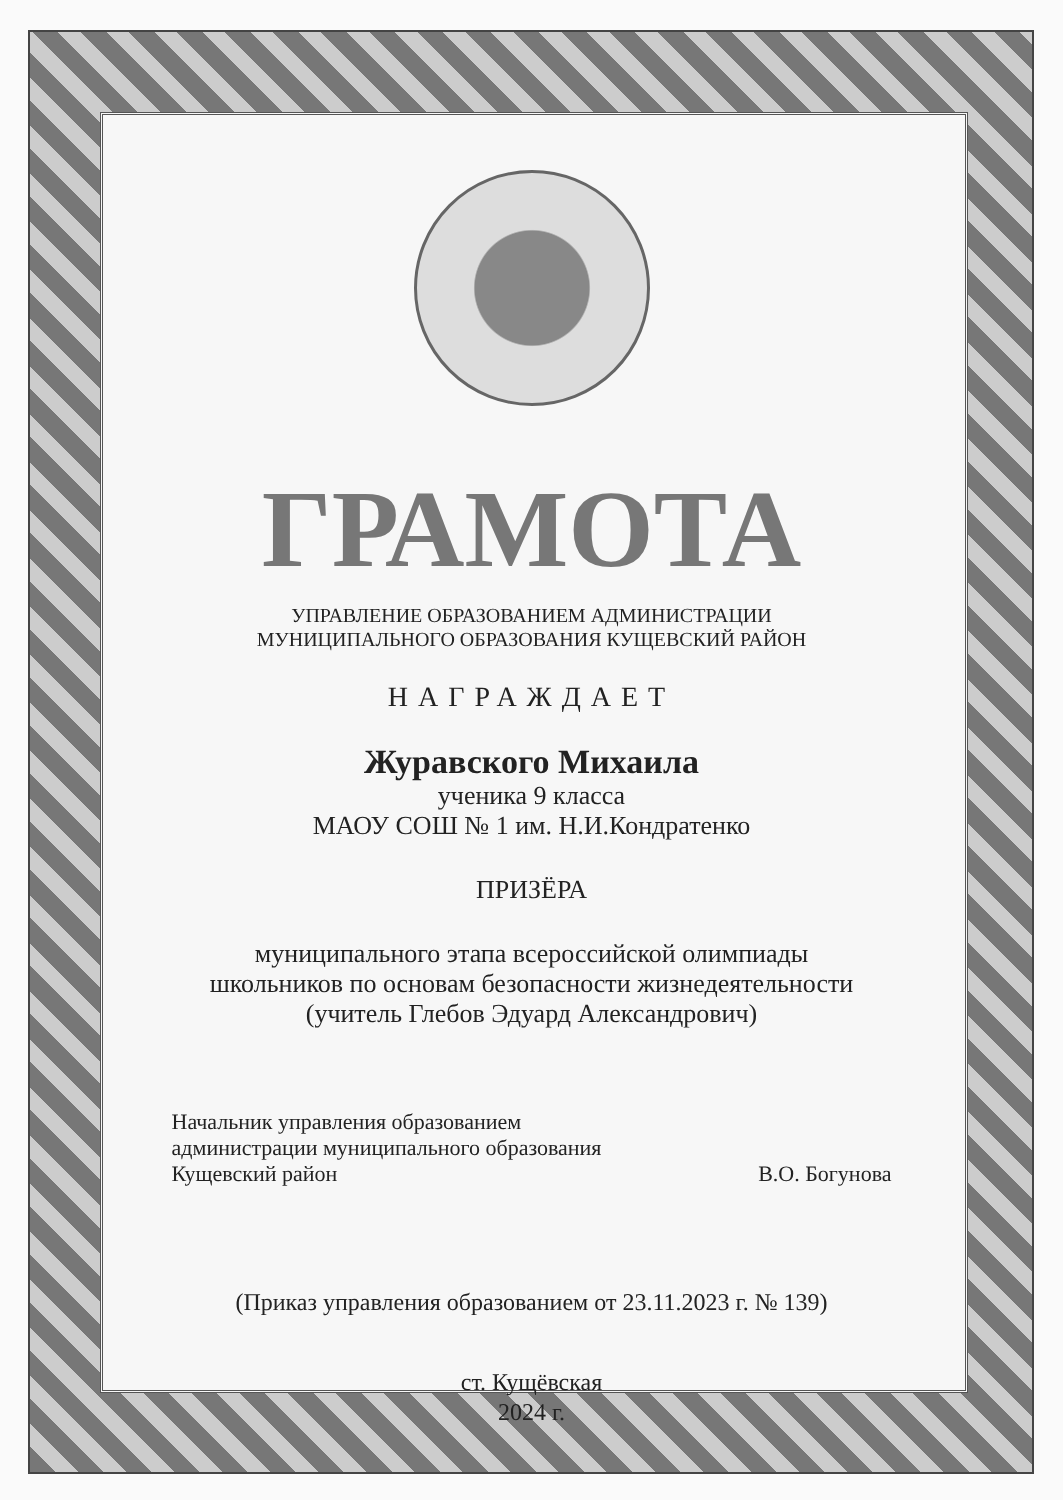ГРАМОТА
УПРАВЛЕНИЕ ОБРАЗОВАНИЕМ АДМИНИСТРАЦИИ
МУНИЦИПАЛЬНОГО ОБРАЗОВАНИЯ КУЩЕВСКИЙ РАЙОН
НАГРАЖДАЕТ
Журавского Михаила
ученика 9 класса
МАОУ СОШ № 1 им. Н.И.Кондратенко
ПРИЗЁРА
муниципального этапа всероссийской олимпиады
школьников по основам безопасности жизнедеятельности
(учитель Глебов Эдуард Александрович)
Начальник управления образованием
администрации муниципального образования
Кущевский район
В.О. Богунова
(Приказ управления образованием от 23.11.2023 г. № 139)
ст. Кущёвская
2024 г.